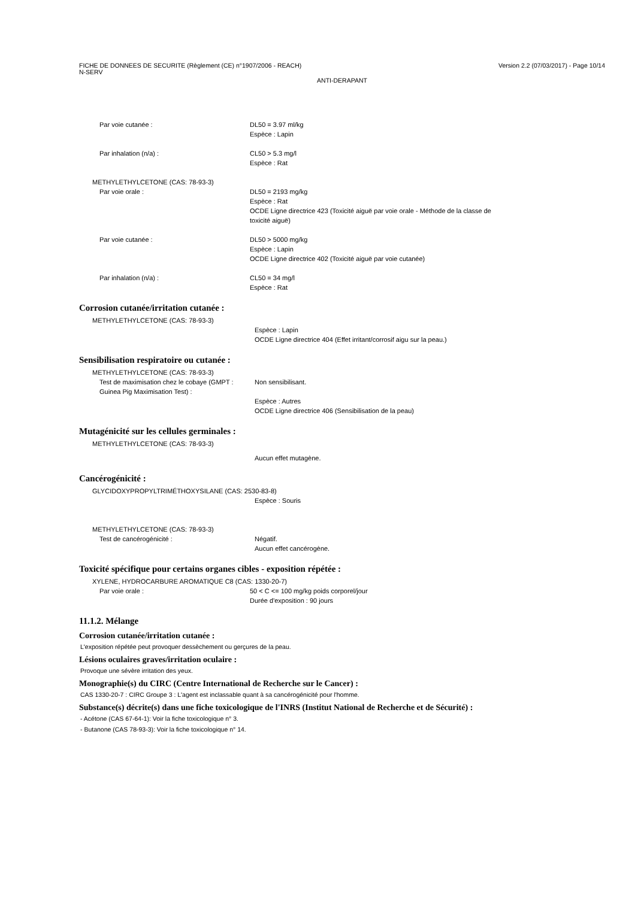FICHE DE DONNEES DE SECURITE (Règlement (CE) n°1907/2006 - REACH)
N-SERV
Version 2.2 (07/03/2017) - Page 10/14
ANTI-DERAPANT
Par voie cutanée : DL50 = 3.97 ml/kg
Espèce : Lapin
Par inhalation (n/a) : CL50 > 5.3 mg/l
Espèce : Rat
METHYLETHYLCETONE (CAS: 78-93-3)
Par voie orale : DL50 = 2193 mg/kg
Espèce : Rat
OCDE Ligne directrice 423 (Toxicité aiguë par voie orale - Méthode de la classe de
toxicité aiguë)
Par voie cutanée : DL50 > 5000 mg/kg
Espèce : Lapin
OCDE Ligne directrice 402 (Toxicité aiguë par voie cutanée)
Par inhalation (n/a) : CL50 = 34 mg/l
Espèce : Rat
Corrosion cutanée/irritation cutanée :
METHYLETHYLCETONE (CAS: 78-93-3)
Espèce : Lapin
OCDE Ligne directrice 404 (Effet irritant/corrosif aigu sur la peau.)
Sensibilisation respiratoire ou cutanée :
METHYLETHYLCETONE (CAS: 78-93-3)
Test de maximisation chez le cobaye (GMPT : Guinea Pig Maximisation Test) :
Non sensibilisant.
Espèce : Autres
OCDE Ligne directrice 406 (Sensibilisation de la peau)
Mutagénicité sur les cellules germinales :
METHYLETHYLCETONE (CAS: 78-93-3)
Aucun effet mutagène.
Cancérogénicité :
GLYCIDOXYPROPYLTRIMÉTHOXYSILANE (CAS: 2530-83-8)
Espèce : Souris
METHYLETHYLCETONE (CAS: 78-93-3)
Test de cancérogénicité : Négatif.
Aucun effet cancérogène.
Toxicité spécifique pour certains organes cibles - exposition répétée :
XYLENE, HYDROCARBURE AROMATIQUE C8 (CAS: 1330-20-7)
Par voie orale : 50 < C <= 100 mg/kg poids corporel/jour
Durée d'exposition : 90 jours
11.1.2. Mélange
Corrosion cutanée/irritation cutanée :
L'exposition répétée peut provoquer dessèchement ou gerçures de la peau.
Lésions oculaires graves/irritation oculaire :
Provoque une sévère irritation des yeux.
Monographie(s) du CIRC (Centre International de Recherche sur le Cancer) :
CAS 1330-20-7 : CIRC Groupe 3 : L'agent est inclassable quant à sa cancérogénicité pour l'homme.
Substance(s) décrite(s) dans une fiche toxicologique de l'INRS (Institut National de Recherche et de Sécurité) :
- Acétone (CAS 67-64-1): Voir la fiche toxicologique n° 3.
- Butanone (CAS 78-93-3): Voir la fiche toxicologique n° 14.